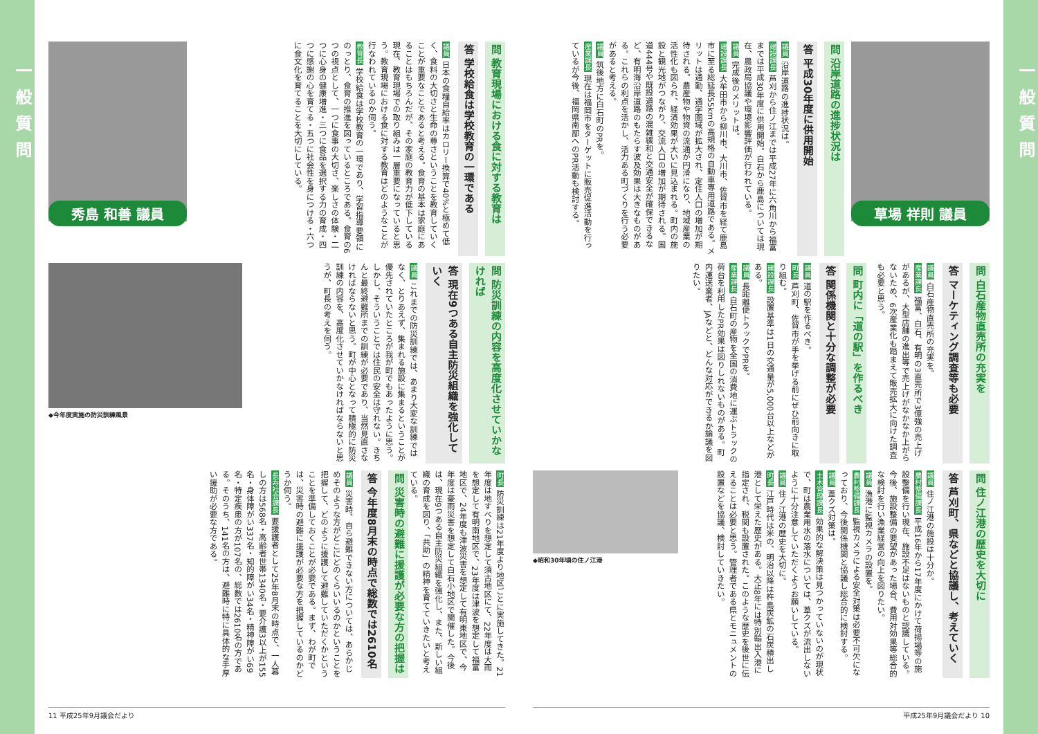一般質問
草場 祥則 議員
問 沿岸道路の進捗状況は
答 平成30年度に供用開始
議員 沿岸道路の進捗状況は。
建設課長 芦刈から住ノ江までは平成27年に六角川から福富までは平成30年度に供用開始。白石から鹿島については現在、農政局協議や環境影響評価が行われている。
議員 完成後のメリットは。
建設課長 大牟田市から柳川市、大川市、佐賀市を経て鹿島市に至る総延長55kmの高規格の自動車専用道路である。メリットは通勤、通学圏域が拡大され、定住人口の増加が期待される。農産物や物資の流通が円滑になり、地域産業の活性化も図られ、経済効果が大いに見込まれる。町内の施設と観光地がつながり、交流人口の増加が期待される。国道444号や既設道路の混雑緩和と交通安全が確保できるなど、有明海沿岸道路のもたらす波及効果は大きなものがある。これらの利点を活かし、活力ある町づくりを行う必要があると考える。
議員 筑後地方に白石町のPRを。
産業課長 現在は福岡市をターゲットに販売促進活動を行っているが今後、福岡県南部へのPR活動も検討する。
問 白石産物直売所の充実を
答 マーケティング調査等も必要
議員 白石産物直売所の充実を。
産業課長 福富、白石、有明の3直売所で3億強の売上げがあるが、大型店舗の進出等で売上げがなかなか上がらないため、6次産業化も踏まえて販売拡大に向けた調査も必要と思う。
問 町内に「道の駅」を作るべき
答 関係機関と十分な調整が必要
議員 道の駅を作るべき。
町長 芦刈町、佐賀市が手を挙げる前にぜひ前向きに取り組む。
建設課長 設置基準は1日の交通量が5,000台以上などがある。
議員 長距離便トラックでPRを。
産業課長 白石町の産物を全国の消費地に運ぶトラックの荷台を利用したPR効果は図りしれないものがある。町内運送業者、JAなどと、どんな対応ができるか論議を図りたい。
問 住ノ江港の歴史を大切に
答 芦刈町、県などと協議し、考えていく
議員 住ノ江港の施設は十分か。
農村整備課長 平成16年から17年度にかけて荷揚場等の施設整備を行い現在、施設不足はないものと認識している。今後、施設整備の要望があった場合、費用対効果等総合的な検討を行い漁業経営の向上を図りたい。
議員 漁港に監視カメラの設置を。
農村整備課長 監視カメラによる安全対策は必要不可欠になっており、今後関係機関と協議し総合的に検討する。
議員 葦クズ対策は。
土木管理課長 効果的な解決策は見つかっていないのが現状で、町は農業用水の落水については、葦クズが流出しないように十分注意していただくようお願いしている。
議員 住ノ江港の歴史を大切に。
町長 江戸時代は米の、明治以降は杵島炭鉱の石炭積出し港として栄えた歴史がある。大正8年には特別輸出入港に指定され、税関も設置された。このような歴史を後世に伝えることは必要と思う。管理者である県とモニュメントの設置などを協議、検討していきたい。
◆昭和30年頃の住ノ江港
平成25年9月議会だより 10
問 教育現場における食に対する教育は
答 学校給食は学校教育の一環である
議員 日本の食糧自給率はカロリー換算で40%と極めて低く、食料の大切さと生命の尊さということを教育していくことが重要なことであると考える。食育の基本は家庭にあることはもちろんだが、その家庭の教育力が低下している現在、教育現場での取り組みは一層重要になっていると思う。教育現場における食に対する教育はどのようなことが行なわれているのか伺う。
教育長 学校給食は学校教育の一環であり、学習指導要領にのっとり、食育の推進を図っているところである。食育の6つの視点として、一つに食事の大切さ、楽しさの体験・二つに心身の健康増進・三つに食品を選択する力の育成・四つに感謝の心を育てる・五つに社会性を身につける・六つに食文化を育てることを大切にしている。
秀島 和善 議員
問 防災訓練の内容を高度化させていかなければ
答 現在9つある自主防災組織を強化していく
議員 これまでの防災訓練では、あまり大変な訓練ではなく、とりあえず、集まれる施設に集まるということが優先されていたところが我が町でもあったように思う。しかし、そういうことでは住民の安全は守れない。きちんと最終避難所までの訓練が必要であり、当然見直さなければならないと思う。町が中心となって積極的に防災訓練の内容を、高度化させていかなければならないと思うが、町長の考えを伺う。
◆今年度実施の防災訓練風景
町長 防災訓練は21年度より地区ごとに実施してきた。21年度は地すべりを想定して須古地区にて、22年度は大雨を想定して有明南地区で、23年度は津波を想定して福富地区で、24年度も津波災害を想定して有明東地区で、今年度は豪雨災害を想定して白石小地区で開催した。今後は、現在9つある自主防災組織を強化し、また、新しい組織の育成を図り、「共助」の精神を育てていきたいと考えている。
問 災害時の避難に援護が必要な方の把握は
答 今年度8月末の時点で総数では2610名
議員 災害時、自ら避難できない方については、あらかじめそのような方がどこにどのくらいいるのかということを把握して、どのように援護して避難していただくかということを準備しておくことが必要である。まず、わが町では、災害時の避難に援護が必要な方を把握しているのかどうか伺う。
長寿社会課長 要援護者として25年8月末の時点で、一人暮しの方は568名・高齢者世帯1340名・要介護3以上が155名・身体障がい337名・知的障がい34名・精神障がい69名・特定疾患の方が107名の、総数では2610名の方である。そのうち、141名の方は、避難時に特に具体的な手厚い援助が必要な方である。
11 平成25年9月議会だより
一般質問